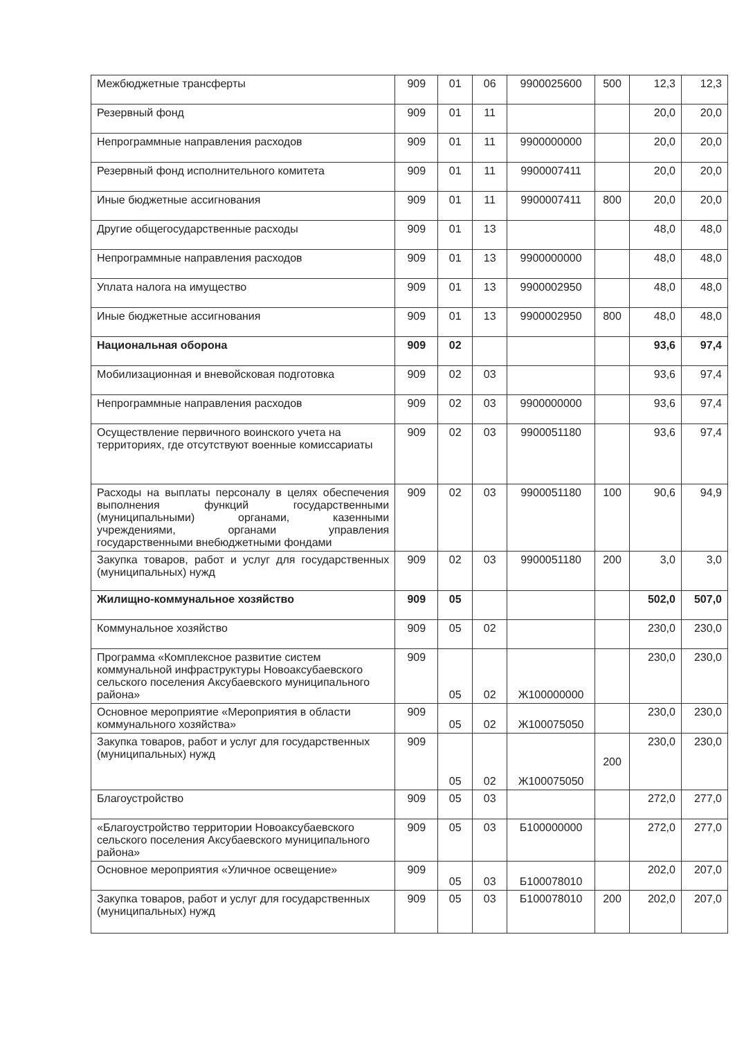| Межбюджетные трансферты | 909 | 01 | 06 | 9900025600 | 500 | 12,3 | 12,3 |
| Резервный фонд | 909 | 01 | 11 | | | 20,0 | 20,0 |
| Непрограммные направления расходов | 909 | 01 | 11 | 9900000000 | | 20,0 | 20,0 |
| Резервный фонд исполнительного комитета | 909 | 01 | 11 | 9900007411 | | 20,0 | 20,0 |
| Иные бюджетные ассигнования | 909 | 01 | 11 | 9900007411 | 800 | 20,0 | 20,0 |
| Другие общегосударственные расходы | 909 | 01 | 13 | | | 48,0 | 48,0 |
| Непрограммные направления расходов | 909 | 01 | 13 | 9900000000 | | 48,0 | 48,0 |
| Уплата налога на имущество | 909 | 01 | 13 | 9900002950 | | 48,0 | 48,0 |
| Иные бюджетные ассигнования | 909 | 01 | 13 | 9900002950 | 800 | 48,0 | 48,0 |
| Национальная оборона | 909 | 02 | | | | 93,6 | 97,4 |
| Мобилизационная и вневойсковая подготовка | 909 | 02 | 03 | | | 93,6 | 97,4 |
| Непрограммные направления расходов | 909 | 02 | 03 | 9900000000 | | 93,6 | 97,4 |
| Осуществление первичного воинского учета на территориях, где отсутствуют военные комиссариаты | 909 | 02 | 03 | 9900051180 | | 93,6 | 97,4 |
| Расходы на выплаты персоналу в целях обеспечения выполнения функций государственными (муниципальными) органами, казенными учреждениями, органами управления государственными внебюджетными фондами | 909 | 02 | 03 | 9900051180 | 100 | 90,6 | 94,9 |
| Закупка товаров, работ и услуг для государственных (муниципальных) нужд | 909 | 02 | 03 | 9900051180 | 200 | 3,0 | 3,0 |
| Жилищно-коммунальное хозяйство | 909 | 05 | | | | 502,0 | 507,0 |
| Коммунальное хозяйство | 909 | 05 | 02 | | | 230,0 | 230,0 |
| Программа «Комплексное развитие систем коммунальной инфраструктуры Новоаксубаевского сельского поселения Аксубаевского муниципального района» | 909 | 05 | 02 | Ж100000000 | | 230,0 | 230,0 |
| Основное мероприятие «Мероприятия в области коммунального хозяйства» | 909 | 05 | 02 | Ж100075050 | | 230,0 | 230,0 |
| Закупка товаров, работ и услуг для государственных (муниципальных) нужд | 909 | 05 | 02 | Ж100075050 | 200 | 230,0 | 230,0 |
| Благоустройство | 909 | 05 | 03 | | | 272,0 | 277,0 |
| «Благоустройство территории Новоаксубаевского сельского поселения Аксубаевского муниципального района» | 909 | 05 | 03 | Б100000000 | | 272,0 | 277,0 |
| Основное мероприятия «Уличное освещение» | 909 | 05 | 03 | Б100078010 | | 202,0 | 207,0 |
| Закупка товаров, работ и услуг для государственных (муниципальных) нужд | 909 | 05 | 03 | Б100078010 | 200 | 202,0 | 207,0 |